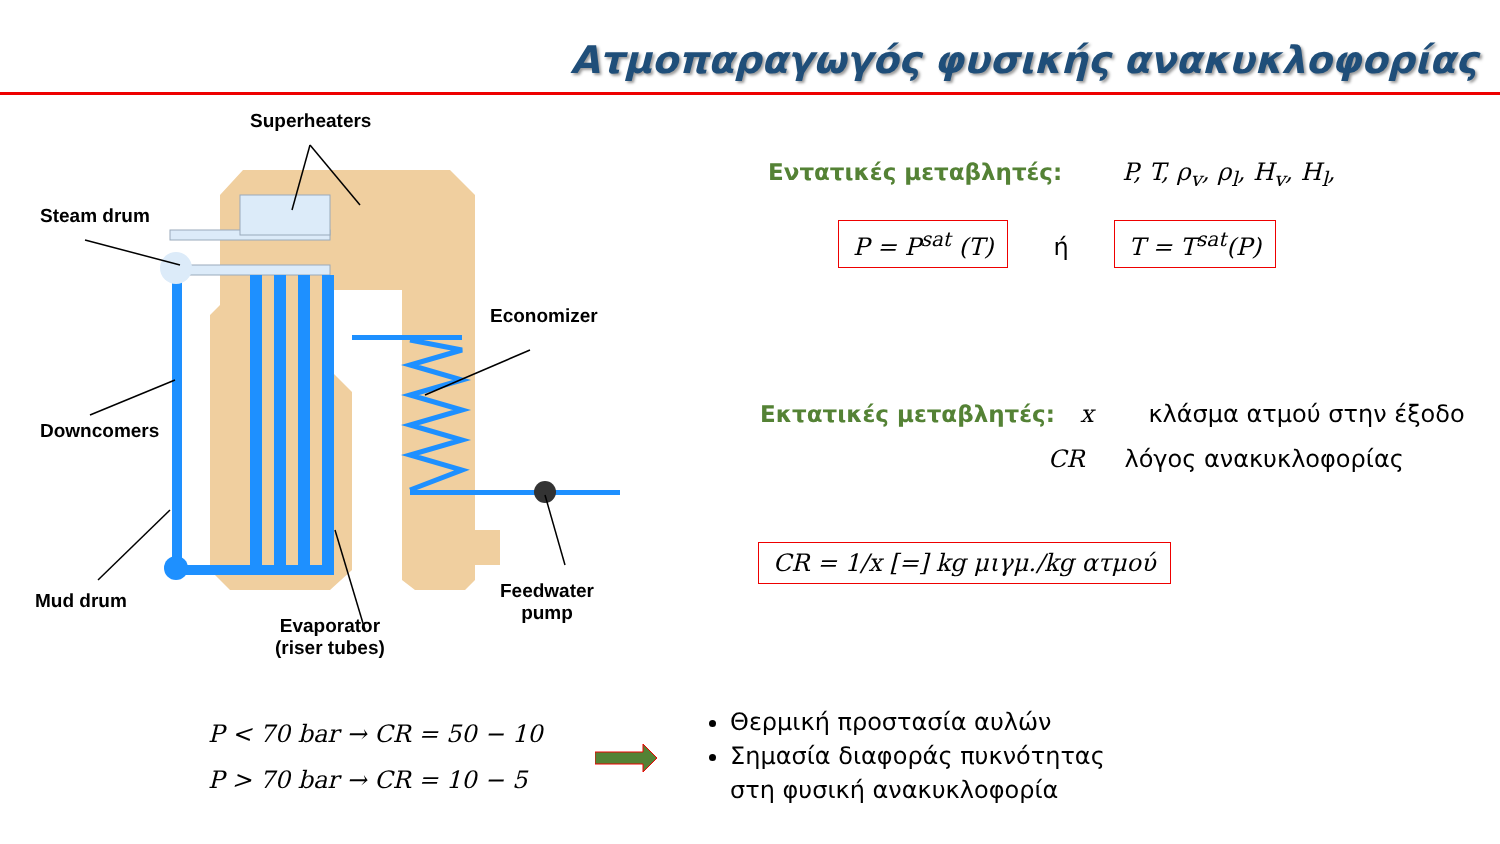Ατμοπαραγωγός φυσικής ανακυκλοφορίας
Superheaters
Steam drum
Economizer
Downcomers
Feedwater
pump
Mud drum
Evaporator
(riser tubes)
Εντατικές μεταβλητές: P, T, ρ<sub>v</sub>, ρ<sub>l</sub>, H<sub>v</sub>, H<sub>l</sub>,
P = P<sup>sat</sup> (T) ή T = T<sup>sat</sup>(P)
Εκτατικές μεταβλητές: x κλάσμα ατμού στην έξοδο
CR λόγος ανακυκλοφορίας
CR = 1/x [=] kg μιγμ./kg ατμού
P < 70 bar → CR = 50 − 10
P > 70 bar → CR = 10 − 5
Θερμική προστασία αυλών
Σημασία διαφοράς πυκνότητας
στη φυσική ανακυκλοφορία